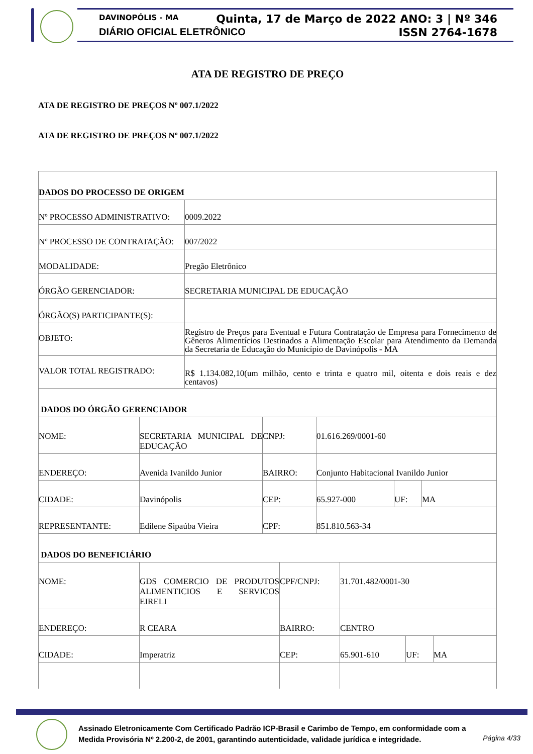DAVINOPÓLIS - MA
DIÁRIO OFICIAL ELETRÔNICO
Quinta, 17 de Março de 2022 ANO: 3 | Nº 346
ISSN 2764-1678
ATA DE REGISTRO DE PREÇO
ATA DE REGISTRO DE PREÇOS Nº 007.1/2022
ATA DE REGISTRO DE PREÇOS Nº 007.1/2022
| DADOS DO PROCESSO DE ORIGEM | |
| Nº PROCESSO ADMINISTRATIVO: | 0009.2022 |
| Nº PROCESSO DE CONTRATAÇÃO: | 007/2022 |
| MODALIDADE: | Pregão Eletrônico |
| ÓRGÃO GERENCIADOR: | SECRETARIA MUNICIPAL DE EDUCAÇÃO |
| ÓRGÃO(S) PARTICIPANTE(S): | |
| OBJETO: | Registro de Preços para Eventual e Futura Contratação de Empresa para Fornecimento de Gêneros Alimentícios Destinados a Alimentação Escolar para Atendimento da Demanda da Secretaria de Educação do Município de Davinópolis - MA |
| VALOR TOTAL REGISTRADO: | R$ 1.134.082,10(um milhão, cento e trinta e quatro mil, oitenta e dois reais e dez centavos) |
| DADOS DO ÓRGÃO GERENCIADOR | | | | | |
| NOME: | SECRETARIA MUNICIPAL DE EDUCAÇÃO | CNPJ: | 01.616.269/0001-60 | | |
| ENDEREÇO: | Avenida Ivanildo Junior | BAIRRO: | Conjunto Habitacional Ivanildo Junior | | |
| CIDADE: | Davinópolis | CEP: | 65.927-000 | UF: | MA |
| REPRESENTANTE: | Edilene Sipaúba Vieira | CPF: | 851.810.563-34 | | |
| DADOS DO BENEFICIÁRIO | | | | | |
| NOME: | GDS COMERCIO DE PRODUTOS ALIMENTICIOS E SERVICOS EIRELI | CPF/CNPJ: | 31.701.482/0001-30 | | |
| ENDEREÇO: | R CEARA | BAIRRO: | CENTRO | | |
| CIDADE: | Imperatriz | CEP: | 65.901-610 | UF: | MA |
Assinado Eletronicamente Com Certificado Padrão ICP-Brasil e Carimbo de Tempo, em conformidade com a
Medida Provisória Nº 2.200-2, de 2001, garantindo autenticidade, validade jurídica e integridade.
Página 4/33